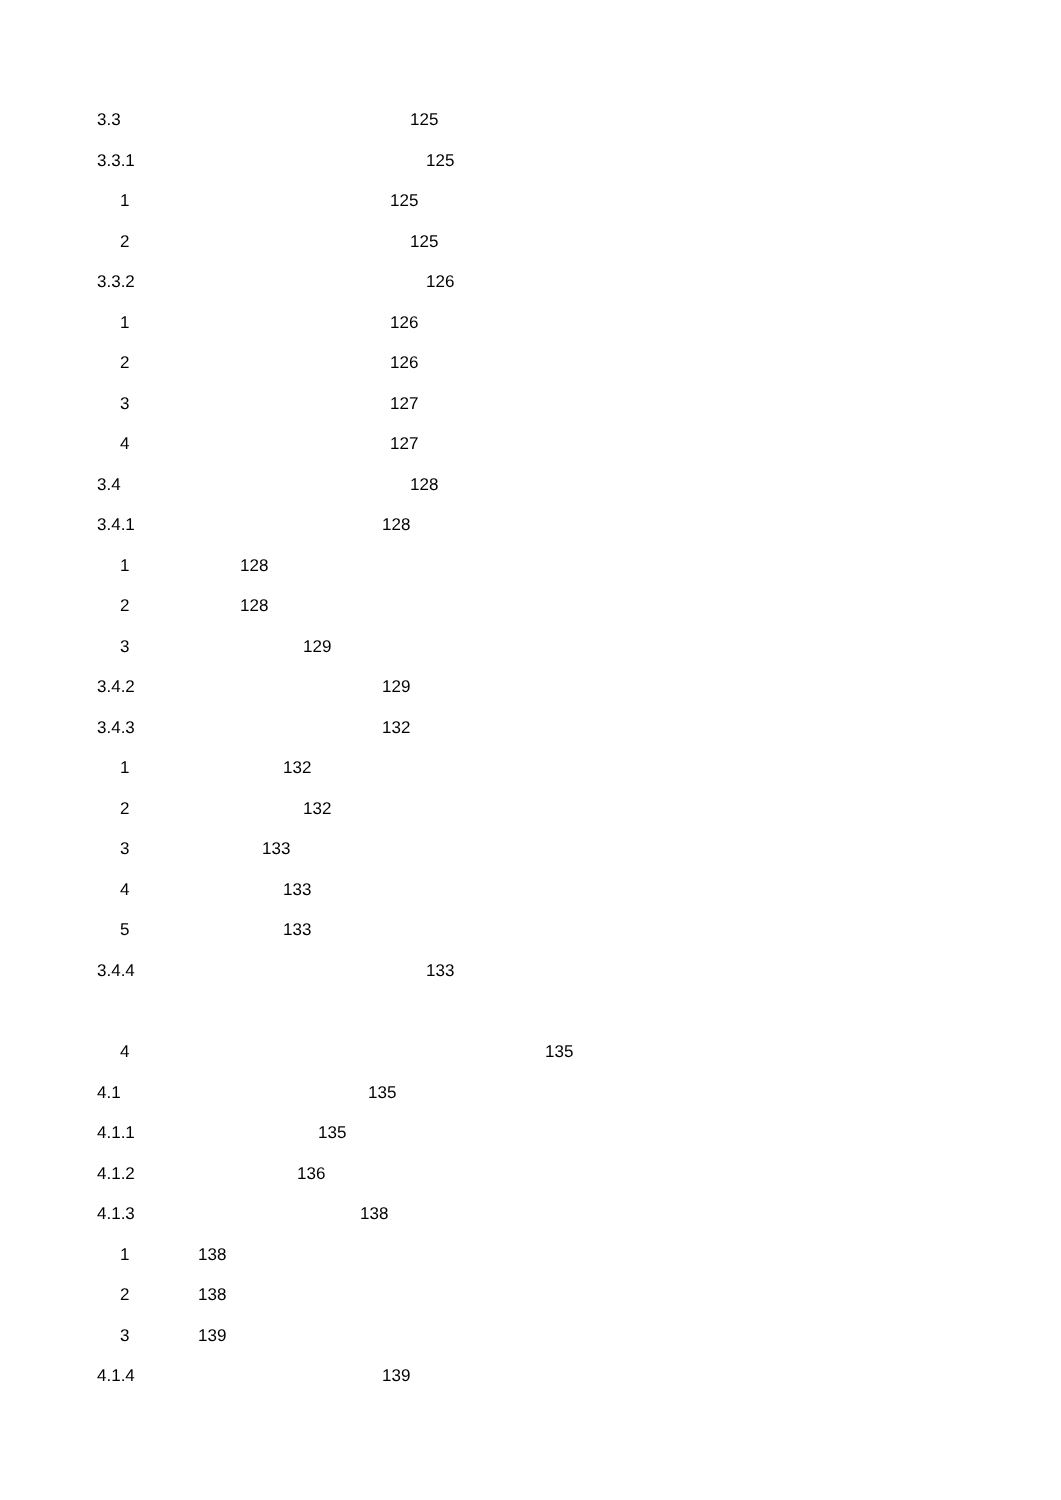3.3 125
3.3.1 125
1 125
2 125
3.3.2 126
1 126
2 126
3 127
4 127
3.4 128
3.4.1 128
1 128
2 128
3 129
3.4.2 129
3.4.3 132
1 132
2 132
3 133
4 133
5 133
3.4.4 133
4 135
4.1 135
4.1.1 135
4.1.2 136
4.1.3 138
1 138
2 138
3 139
4.1.4 139